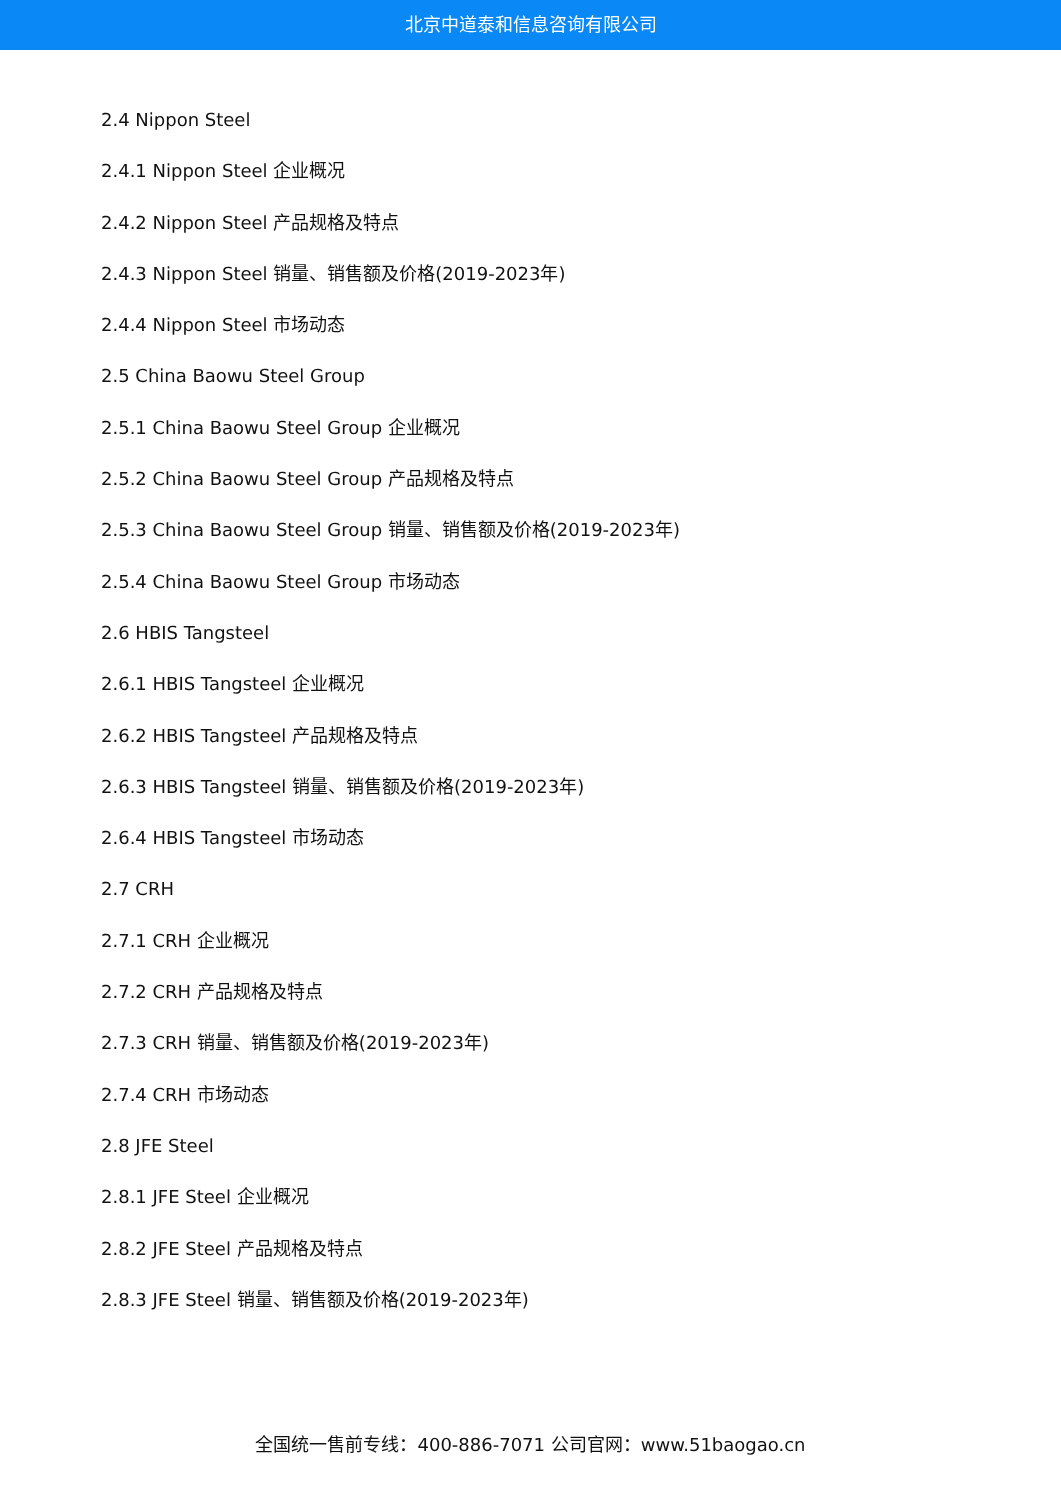北京中道泰和信息咨询有限公司
2.4 Nippon Steel
2.4.1 Nippon Steel 企业概况
2.4.2 Nippon Steel 产品规格及特点
2.4.3 Nippon Steel 销量、销售额及价格(2019-2023年)
2.4.4 Nippon Steel 市场动态
2.5 China Baowu Steel Group
2.5.1 China Baowu Steel Group 企业概况
2.5.2 China Baowu Steel Group 产品规格及特点
2.5.3 China Baowu Steel Group 销量、销售额及价格(2019-2023年)
2.5.4 China Baowu Steel Group 市场动态
2.6 HBIS Tangsteel
2.6.1 HBIS Tangsteel 企业概况
2.6.2 HBIS Tangsteel 产品规格及特点
2.6.3 HBIS Tangsteel 销量、销售额及价格(2019-2023年)
2.6.4 HBIS Tangsteel 市场动态
2.7 CRH
2.7.1 CRH 企业概况
2.7.2 CRH 产品规格及特点
2.7.3 CRH 销量、销售额及价格(2019-2023年)
2.7.4 CRH 市场动态
2.8 JFE Steel
2.8.1 JFE Steel 企业概况
2.8.2 JFE Steel 产品规格及特点
2.8.3 JFE Steel 销量、销售额及价格(2019-2023年)
全国统一售前专线：400-886-7071 公司官网：www.51baogao.cn